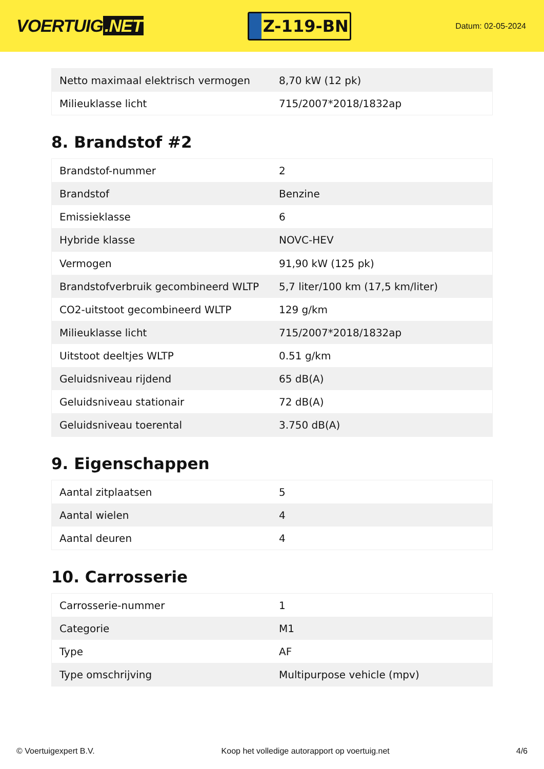VOERTUIG.NET
Z-119-BN
Datum: 02-05-2024
| Netto maximaal elektrisch vermogen | 8,70 kW (12 pk) |
| Milieuklasse licht | 715/2007*2018/1832ap |
8. Brandstof #2
| Brandstof-nummer | 2 |
| Brandstof | Benzine |
| Emissieklasse | 6 |
| Hybride klasse | NOVC-HEV |
| Vermogen | 91,90 kW (125 pk) |
| Brandstofverbruik gecombineerd WLTP | 5,7 liter/100 km (17,5 km/liter) |
| CO2-uitstoot gecombineerd WLTP | 129 g/km |
| Milieuklasse licht | 715/2007*2018/1832ap |
| Uitstoot deeltjes WLTP | 0.51 g/km |
| Geluidsniveau rijdend | 65 dB(A) |
| Geluidsniveau stationair | 72 dB(A) |
| Geluidsniveau toerental | 3.750 dB(A) |
9. Eigenschappen
| Aantal zitplaatsen | 5 |
| Aantal wielen | 4 |
| Aantal deuren | 4 |
10. Carrosserie
| Carrosserie-nummer | 1 |
| Categorie | M1 |
| Type | AF |
| Type omschrijving | Multipurpose vehicle (mpv) |
© Voertuigexpert B.V. Koop het volledige autorapport op voertuig.net 4/6